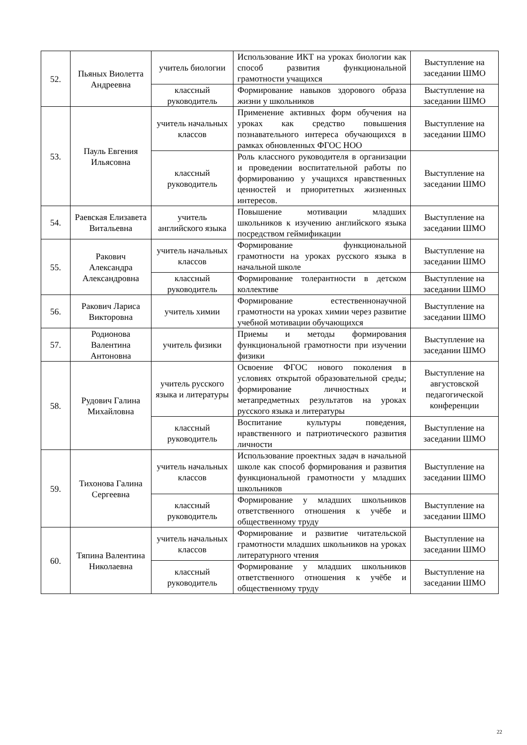| 52. | Пьяных Виолетта Андреевна | учитель биологии | Использование ИКТ на уроках биологии как способ развития функциональной грамотности учащихся | Выступление на заседании ШМО |
| | | классный руководитель | Формирование навыков здорового образа жизни у школьников | Выступление на заседании ШМО |
| 53. | Пауль Евгения Ильясовна | учитель начальных классов | Применение активных форм обучения на уроках как средство повышения познавательного интереса обучающихся в рамках обновленных ФГОС НОО | Выступление на заседании ШМО |
| | | классный руководитель | Роль классного руководителя в организации и проведении воспитательной работы по формированию у учащихся нравственных ценностей и приоритетных жизненных интересов. | Выступление на заседании ШМО |
| 54. | Раевская Елизавета Витальевна | учитель английского языка | Повышение мотивации младших школьников к изучению английского языка посредством геймификации | Выступление на заседании ШМО |
| 55. | Ракович Александра Александровна | учитель начальных классов | Формирование функциональной грамотности на уроках русского языка в начальной школе | Выступление на заседании ШМО |
| | | классный руководитель | Формирование толерантности в детском коллективе | Выступление на заседании ШМО |
| 56. | Ракович Лариса Викторовна | учитель химии | Формирование естественнонаучной грамотности на уроках химии через развитие учебной мотивации обучающихся | Выступление на заседании ШМО |
| 57. | Родионова Валентина Антоновна | учитель физики | Приемы и методы формирования функциональной грамотности при изучении физики | Выступление на заседании ШМО |
| 58. | Рудович Галина Михайловна | учитель русского языка и литературы | Освоение ФГОС нового поколения в условиях открытой образовательной среды; формирование личностных и метапредметных результатов на уроках русского языка и литературы | Выступление на августовской педагогической конференции |
| | | классный руководитель | Воспитание культуры поведения, нравственного и патриотического развития личности | Выступление на заседании ШМО |
| 59. | Тихонова Галина Сергеевна | учитель начальных классов | Использование проектных задач в начальной школе как способ формирования и развития функциональной грамотности у младших школьников | Выступление на заседании ШМО |
| | | классный руководитель | Формирование у младших школьников ответственного отношения к учёбе и общественному труду | Выступление на заседании ШМО |
| 60. | Тяпина Валентина Николаевна | учитель начальных классов | Формирование и развитие читательской грамотности младших школьников на уроках литературного чтения | Выступление на заседании ШМО |
| | | классный руководитель | Формирование у младших школьников ответственного отношения к учёбе и общественному труду | Выступление на заседании ШМО |
22